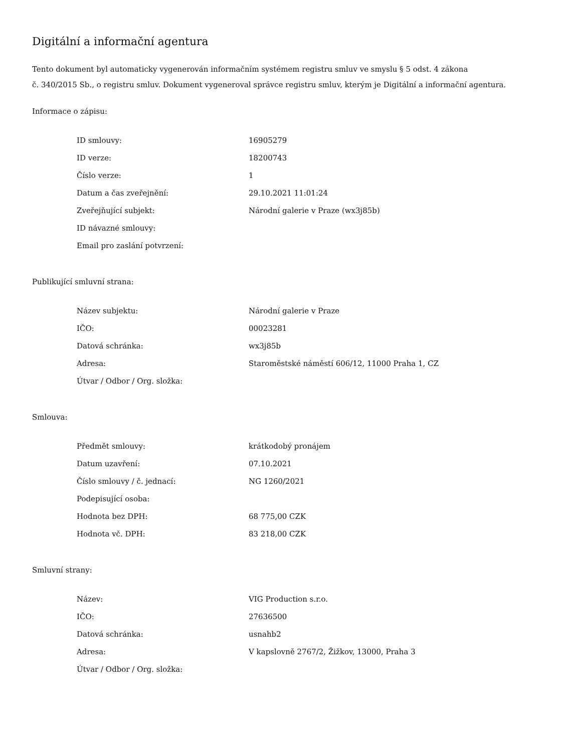Digitální a informační agentura
Tento dokument byl automaticky vygenerován informačním systémem registru smluv ve smyslu § 5 odst. 4 zákona
č. 340/2015 Sb., o registru smluv. Dokument vygeneroval správce registru smluv, kterým je Digitální a informační agentura.
Informace o zápisu:
| ID smlouvy: | 16905279 |
| ID verze: | 18200743 |
| Číslo verze: | 1 |
| Datum a čas zveřejnění: | 29.10.2021 11:01:24 |
| Zveřejňující subjekt: | Národní galerie v Praze (wx3j85b) |
| ID návazné smlouvy: | |
| Email pro zaslání potvrzení: | |
Publikující smluvní strana:
| Název subjektu: | Národní galerie v Praze |
| IČO: | 00023281 |
| Datová schránka: | wx3j85b |
| Adresa: | Staroměstské náměstí 606/12, 11000 Praha 1, CZ |
| Útvar / Odbor / Org. složka: | |
Smlouva:
| Předmět smlouvy: | krátkodobý pronájem |
| Datum uzavření: | 07.10.2021 |
| Číslo smlouvy / č. jednací: | NG 1260/2021 |
| Podepisující osoba: | |
| Hodnota bez DPH: | 68 775,00 CZK |
| Hodnota vč. DPH: | 83 218,00 CZK |
Smluvní strany:
| Název: | VIG Production s.r.o. |
| IČO: | 27636500 |
| Datová schránka: | usnahb2 |
| Adresa: | V kapslovně 2767/2, Žižkov, 13000, Praha 3 |
| Útvar / Odbor / Org. složka: | |